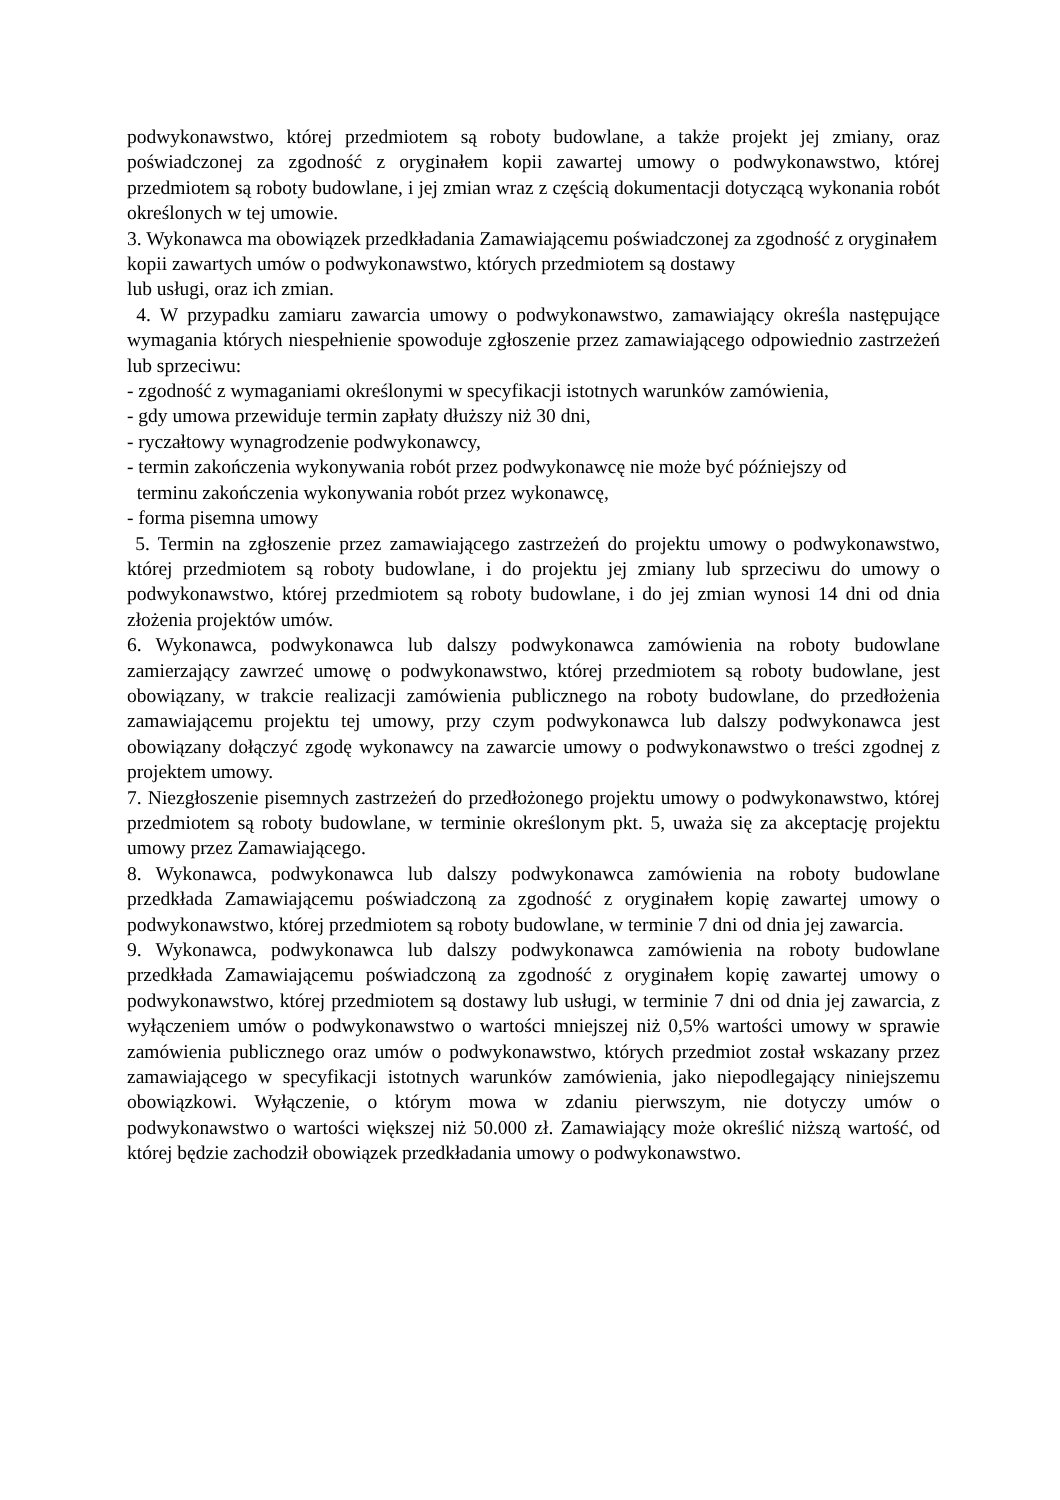podwykonawstwo, której przedmiotem są roboty budowlane, a także projekt jej zmiany, oraz poświadczonej za zgodność z oryginałem kopii zawartej umowy o podwykonawstwo, której przedmiotem są roboty budowlane, i jej zmian wraz z częścią dokumentacji dotyczącą wykonania robót określonych w tej umowie.
3. Wykonawca ma obowiązek przedkładania Zamawiającemu poświadczonej za zgodność z oryginałem kopii zawartych umów o podwykonawstwo, których przedmiotem są dostawy
lub usługi, oraz ich zmian.
4. W przypadku zamiaru zawarcia umowy o podwykonawstwo, zamawiający określa następujące wymagania których niespełnienie spowoduje zgłoszenie przez zamawiającego odpowiednio zastrzeżeń lub sprzeciwu:
- zgodność z wymaganiami określonymi w specyfikacji istotnych warunków zamówienia,
- gdy umowa przewiduje termin zapłaty dłuższy niż 30 dni,
- ryczałtowy wynagrodzenie podwykonawcy,
- termin zakończenia wykonywania robót przez podwykonawcę nie może być późniejszy od
terminu zakończenia wykonywania robót przez wykonawcę,
- forma pisemna umowy
5. Termin na zgłoszenie przez zamawiającego zastrzeżeń do projektu umowy o podwykonawstwo, której przedmiotem są roboty budowlane, i do projektu jej zmiany lub sprzeciwu do umowy o podwykonawstwo, której przedmiotem są roboty budowlane, i do jej zmian wynosi 14 dni od dnia złożenia projektów umów.
6. Wykonawca, podwykonawca lub dalszy podwykonawca zamówienia na roboty budowlane zamierzający zawrzeć umowę o podwykonawstwo, której przedmiotem są roboty budowlane, jest obowiązany, w trakcie realizacji zamówienia publicznego na roboty budowlane, do przedłożenia zamawiającemu projektu tej umowy, przy czym podwykonawca lub dalszy podwykonawca jest obowiązany dołączyć zgodę wykonawcy na zawarcie umowy o podwykonawstwo o treści zgodnej z projektem umowy.
7. Niezgłoszenie pisemnych zastrzeżeń do przedłożonego projektu umowy o podwykonawstwo, której przedmiotem są roboty budowlane, w terminie określonym pkt. 5, uważa się za akceptację projektu umowy przez Zamawiającego.
8. Wykonawca, podwykonawca lub dalszy podwykonawca zamówienia na roboty budowlane przedkłada Zamawiającemu poświadczoną za zgodność z oryginałem kopię zawartej umowy o podwykonawstwo, której przedmiotem są roboty budowlane, w terminie 7 dni od dnia jej zawarcia.
9. Wykonawca, podwykonawca lub dalszy podwykonawca zamówienia na roboty budowlane przedkłada Zamawiającemu poświadczoną za zgodność z oryginałem kopię zawartej umowy o podwykonawstwo, której przedmiotem są dostawy lub usługi, w terminie 7 dni od dnia jej zawarcia, z wyłączeniem umów o podwykonawstwo o wartości mniejszej niż 0,5% wartości umowy w sprawie zamówienia publicznego oraz umów o podwykonawstwo, których przedmiot został wskazany przez zamawiającego w specyfikacji istotnych warunków zamówienia, jako niepodlegający niniejszemu obowiązkowi. Wyłączenie, o którym mowa w zdaniu pierwszym, nie dotyczy umów o podwykonawstwo o wartości większej niż 50.000 zł. Zamawiający może określić niższą wartość, od której będzie zachodził obowiązek przedkładania umowy o podwykonawstwo.